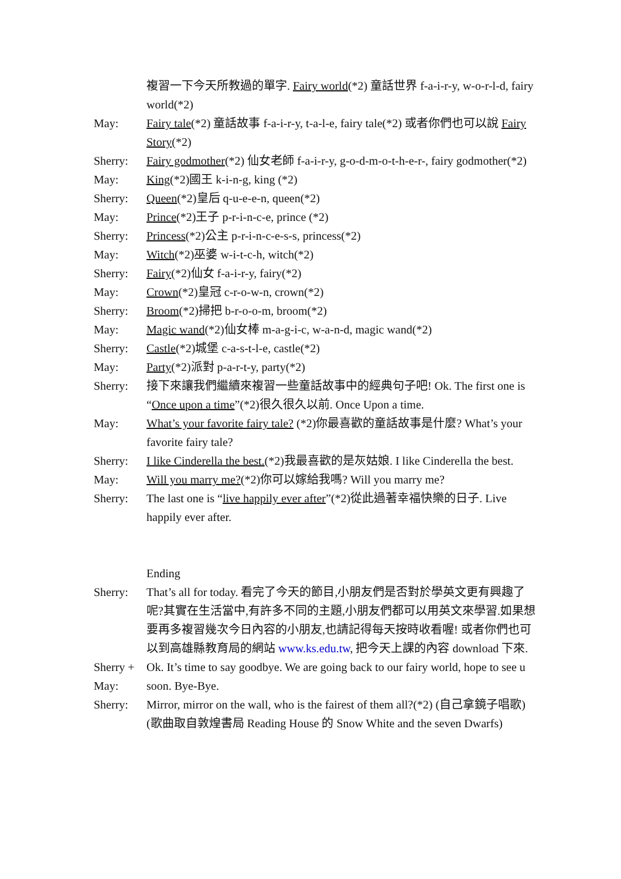複習一下今天所教過的單字. Fairy world(*2) 童話世界 f-a-i-r-y, w-o-r-l-d, fairy world(*2)
May: Fairy tale(*2) 童話故事 f-a-i-r-y, t-a-l-e, fairy tale(*2) 或者你們也可以說 Fairy Story(*2)
Sherry: Fairy godmother(*2) 仙女老師 f-a-i-r-y, g-o-d-m-o-t-h-e-r-, fairy godmother(*2)
May: King(*2)國王 k-i-n-g, king (*2)
Sherry: Queen(*2)皇后 q-u-e-e-n, queen(*2)
May: Prince(*2)王子 p-r-i-n-c-e, prince (*2)
Sherry: Princess(*2)公主 p-r-i-n-c-e-s-s, princess(*2)
May: Witch(*2)巫婆 w-i-t-c-h, witch(*2)
Sherry: Fairy(*2)仙女 f-a-i-r-y, fairy(*2)
May: Crown(*2)皇冠 c-r-o-w-n, crown(*2)
Sherry: Broom(*2)掃把 b-r-o-o-m, broom(*2)
May: Magic wand(*2)仙女棒 m-a-g-i-c, w-a-n-d, magic wand(*2)
Sherry: Castle(*2)城堡 c-a-s-t-l-e, castle(*2)
May: Party(*2)派對 p-a-r-t-y, party(*2)
Sherry: 接下來讓我們繼續來複習一些童話故事中的經典句子吧! Ok. The first one is “Once upon a time”(*2)很久很久以前. Once Upon a time.
May: What’s your favorite fairy tale? (*2)你最喜歡的童話故事是什麼? What’s your favorite fairy tale?
Sherry: I like Cinderella the best.(*2)我最喜歡的是灰姑娘. I like Cinderella the best.
May: Will you marry me?(*2)你可以嫁給我嗎? Will you marry me?
Sherry: The last one is “live happily ever after”(*2)從此過著幸福快樂的日子. Live happily ever after.
Ending
Sherry: That’s all for today. 看完了今天的節目,小朋友們是否對於學英文更有興趣了呢?其實在生活當中,有許多不同的主題,小朋友們都可以用英文來學習.如果想要再多複習幾次今日內容的小朋友,也請記得每天按時收看喔! 或者你們也可以到高雄縣教育局的網站 www.ks.edu.tw, 把今天上課的內容 download 下來.
Sherry +
May:
Ok. It’s time to say goodbye. We are going back to our fairy world, hope to see u soon. Bye-Bye.
Sherry: Mirror, mirror on the wall, who is the fairest of them all?(*2) (自己拿鏡子唱歌) (歌曲取自敦煌書局 Reading House 的 Snow White and the seven Dwarfs)